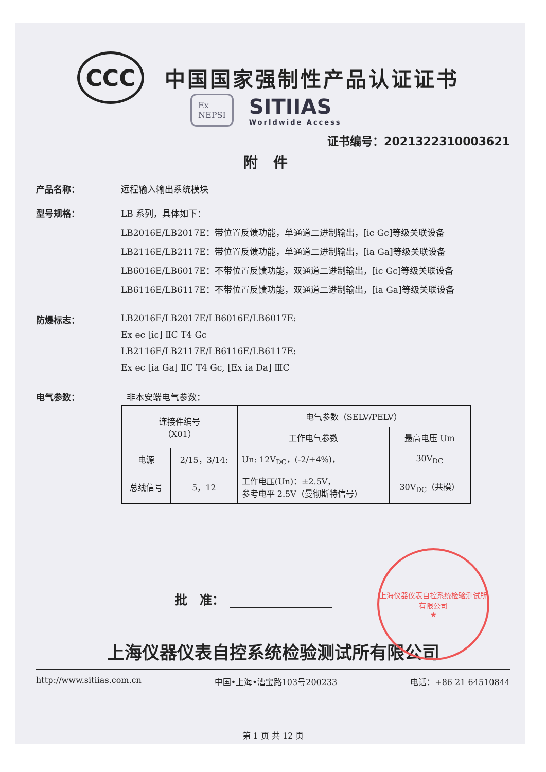CCC
中国国家强制性产品认证证书
Ex
NEPSI
SITIIAS
Worldwide Access
证书编号：2021322310003621
附件
产品名称： 远程输入输出系统模块
型号规格： LB 系列，具体如下：
LB2016E/LB2017E：带位置反馈功能，单通道二进制输出，[ic Gc]等级关联设备
LB2116E/LB2117E：带位置反馈功能，单通道二进制输出，[ia Ga]等级关联设备
LB6016E/LB6017E：不带位置反馈功能，双通道二进制输出，[ic Gc]等级关联设备
LB6116E/LB6117E：不带位置反馈功能，双通道二进制输出，[ia Ga]等级关联设备
防爆标志： LB2016E/LB2017E/LB6016E/LB6017E:
Ex ec [ic] ⅡC T4 Gc
LB2116E/LB2117E/LB6116E/LB6117E:
Ex ec [ia Ga] ⅡC T4 Gc, [Ex ia Da] ⅢC
电气参数： 非本安端电气参数：
| 连接件编号 （X01） | | 电气参数（SELV/PELV） | |
| --- | --- | --- | --- |
| | | 工作电气参数 | 最高电压 Um |
| 电源 | 2/15，3/14: | Un: 12V<sub>DC</sub>，(-2/+4%)， | 30V<sub>DC</sub> |
| 总线信号 | 5，12 | 工作电压(Un)：±2.5V， 参考电平 2.5V（曼彻斯特信号） | 30V<sub>DC</sub>（共模） |
批　准：
上海仪器仪表自控系统检验测试所有限公司
★
上海仪器仪表自控系统检验测试所有限公司
http://www.sitiias.com.cn 中国•上海•漕宝路103号200233 电话：+86 21 64510844
第 1 页 共 12 页